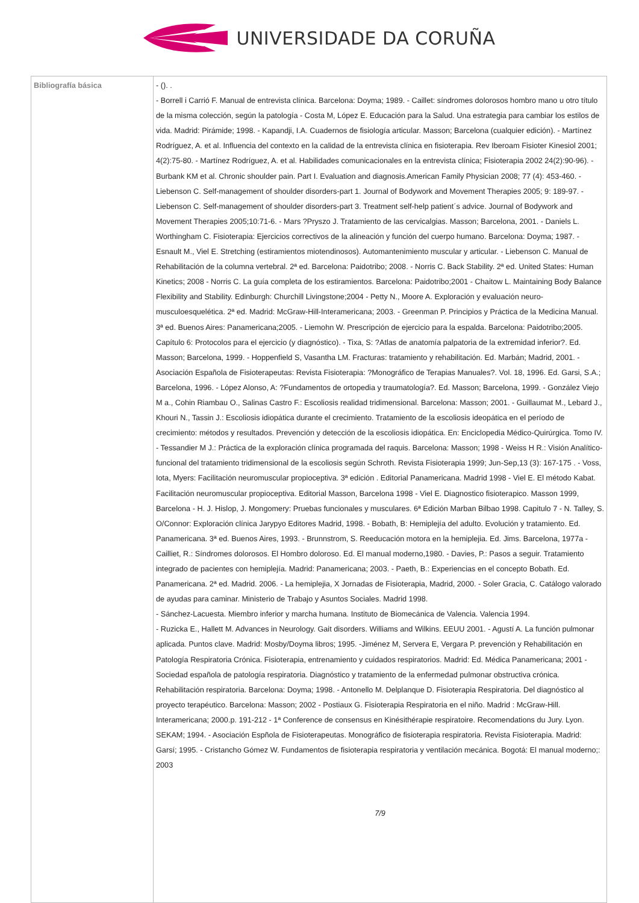UNIVERSIDADE DA CORUÑA
| Bibliografía básica | - (). . - Borrell i Carrió F. Manual de entrevista clínica. Barcelona: Doyma; 1989. - Caillet: síndromes dolorosos hombro mano u otro título de la misma colección, según la patología - Costa M, López E. Educación para la Salud. Una estrategia para cambiar los estilos de vida. Madrid: Pirámide; 1998. - Kapandji, I.A. Cuadernos de fisiología articular. Masson; Barcelona (cualquier edición). - Martínez Rodríguez, A. et al. Influencia del contexto en la calidad de la entrevista clínica en fisioterapia. Rev Iberoam Fisioter Kinesiol 2001; 4(2):75-80. - Martínez Rodríguez, A. et al. Habilidades comunicacionales en la entrevista clínica; Fisioterapia 2002 24(2):90-96). - Burbank KM et al. Chronic shoulder pain. Part I. Evaluation and diagnosis.American Family Physician 2008; 77 (4): 453-460. - Liebenson C. Self-management of shoulder disorders-part 1. Journal of Bodywork and Movement Therapies 2005; 9: 189-97. - Liebenson C. Self-management of shoulder disorders-part 3. Treatment self-help patient´s advice. Journal of Bodywork and Movement Therapies 2005;10:71-6. - Mars ?Pryszo J. Tratamiento de las cervicalgias. Masson; Barcelona, 2001. - Daniels L. Worthingham C. Fisioterapia: Ejercicios correctivos de la alineación y función del cuerpo humano. Barcelona: Doyma; 1987. - Esnault M., Viel E. Stretching (estiramientos miotendinosos). Automantenimiento muscular y articular. - Liebenson C. Manual de Rehabilitación de la columna vertebral. 2ª ed. Barcelona: Paidotribo; 2008. - Norris C. Back Stability. 2ª ed. United States: Human Kinetics; 2008 - Norris C. La guía completa de los estiramientos. Barcelona: Paidotribo;2001 - Chaitow L. Maintaining Body Balance Flexibility and Stability. Edinburgh: Churchill Livingstone;2004 - Petty N., Moore A. Exploración y evaluación neuro-musculoesquelética. 2ª ed. Madrid: McGraw-Hill-Interamericana; 2003. - Greenman P. Principios y Práctica de la Medicina Manual. 3ª ed. Buenos Aires: Panamericana;2005. - Liemohn W. Prescripción de ejercicio para la espalda. Barcelona: Paidotribo;2005. Capítulo 6: Protocolos para el ejercicio (y diagnóstico). - Tixa, S: ?Atlas de anatomía palpatoria de la extremidad inferior?. Ed. Masson; Barcelona, 1999. - Hoppenfield S, Vasantha LM. Fracturas: tratamiento y rehabilitación. Ed. Marbán; Madrid, 2001. - Asociación Española de Fisioterapeutas: Revista Fisioterapia: ?Monográfico de Terapias Manuales?. Vol. 18, 1996. Ed. Garsi, S.A.; Barcelona, 1996. - López Alonso, A: ?Fundamentos de ortopedia y traumatología?. Ed. Masson; Barcelona, 1999. - González Viejo M a., Cohin Riambau O., Salinas Castro F.: Escoliosis realidad tridimensional. Barcelona: Masson; 2001. - Guillaumat M., Lebard J., Khouri N., Tassin J.: Escoliosis idiopática durante el crecimiento. Tratamiento de la escoliosis ideopática en el período de crecimiento: métodos y resultados. Prevención y detección de la escoliosis idiopática. En: Enciclopedia Médico-Quirúrgica. Tomo IV. - Tessandier M J.: Práctica de la exploración clínica programada del raquis. Barcelona: Masson; 1998 - Weiss H R.: Visión Analítico-funcional del tratamiento tridimensional de la escoliosis según Schroth. Revista Fisioterapia 1999; Jun-Sep,13 (3): 167-175 . - Voss, Iota, Myers: Facilitación neuromuscular propioceptiva. 3ª edición . Editorial Panamericana. Madrid 1998 - Viel E. El método Kabat. Facilitación neuromuscular propioceptiva. Editorial Masson, Barcelona 1998 - Viel E. Diagnostico fisioterapico. Masson 1999, Barcelona - H. J. Hislop, J. Mongomery: Pruebas funcionales y musculares. 6ª Edición Marban Bilbao 1998. Capitulo 7 - N. Talley, S. O/Connor: Exploración clínica Jarypyo Editores Madrid, 1998. - Bobath, B: Hemiplejía del adulto. Evolución y tratamiento. Ed. Panamericana. 3ª ed. Buenos Aires, 1993. - Brunnstrom, S. Reeducación motora en la hemiplejia. Ed. Jims. Barcelona, 1977a - Cailliet, R.: Síndromes dolorosos. El Hombro doloroso. Ed. El manual moderno,1980. - Davies, P.: Pasos a seguir. Tratamiento integrado de pacientes con hemiplejía. Madrid: Panamericana; 2003. - Paeth, B.: Experiencias en el concepto Bobath. Ed. Panamericana. 2ª ed. Madrid. 2006. - La hemiplejia, X Jornadas de Fisioterapia, Madrid, 2000. - Soler Gracia, C. Catálogo valorado de ayudas para caminar. Ministerio de Trabajo y Asuntos Sociales. Madrid 1998. - Sánchez-Lacuesta. Miembro inferior y marcha humana. Instituto de Biomecánica de Valencia. Valencia 1994. - Ruzicka E., Hallett M. Advances in Neurology. Gait disorders. Williams and Wilkins. EEUU 2001. - Agustí A. La función pulmonar aplicada. Puntos clave. Madrid: Mosby/Doyma libros; 1995. -Jiménez M, Servera E, Vergara P. prevención y Rehabilitación en Patología Respiratoria Crónica. Fisioterapia, entrenamiento y cuidados respiratorios. Madrid: Ed. Médica Panamericana; 2001 - Sociedad española de patología respiratoria. Diagnóstico y tratamiento de la enfermedad pulmonar obstructiva crónica. Rehabilitación respiratoria. Barcelona: Doyma; 1998. - Antonello M. Delplanque D. Fisioterapia Respiratoria. Del diagnóstico al proyecto terapéutico. Barcelona: Masson; 2002 - Postiaux G. Fisioterapia Respiratoria en el niño. Madrid : McGraw-Hill. Interamericana; 2000.p. 191-212 - 1ª Conference de consensus en Kinésithérapie respiratoire. Recomendations du Jury. Lyon. SEKAM; 1994. - Asociación Espñola de Fisioterapeutas. Monográfico de fisioterapia respiratoria. Revista Fisioterapia. Madrid: Garsí; 1995. - Cristancho Gómez W. Fundamentos de fisioterapia respiratoria y ventilación mecánica. Bogotá: El manual moderno;: 2003 7/9 |